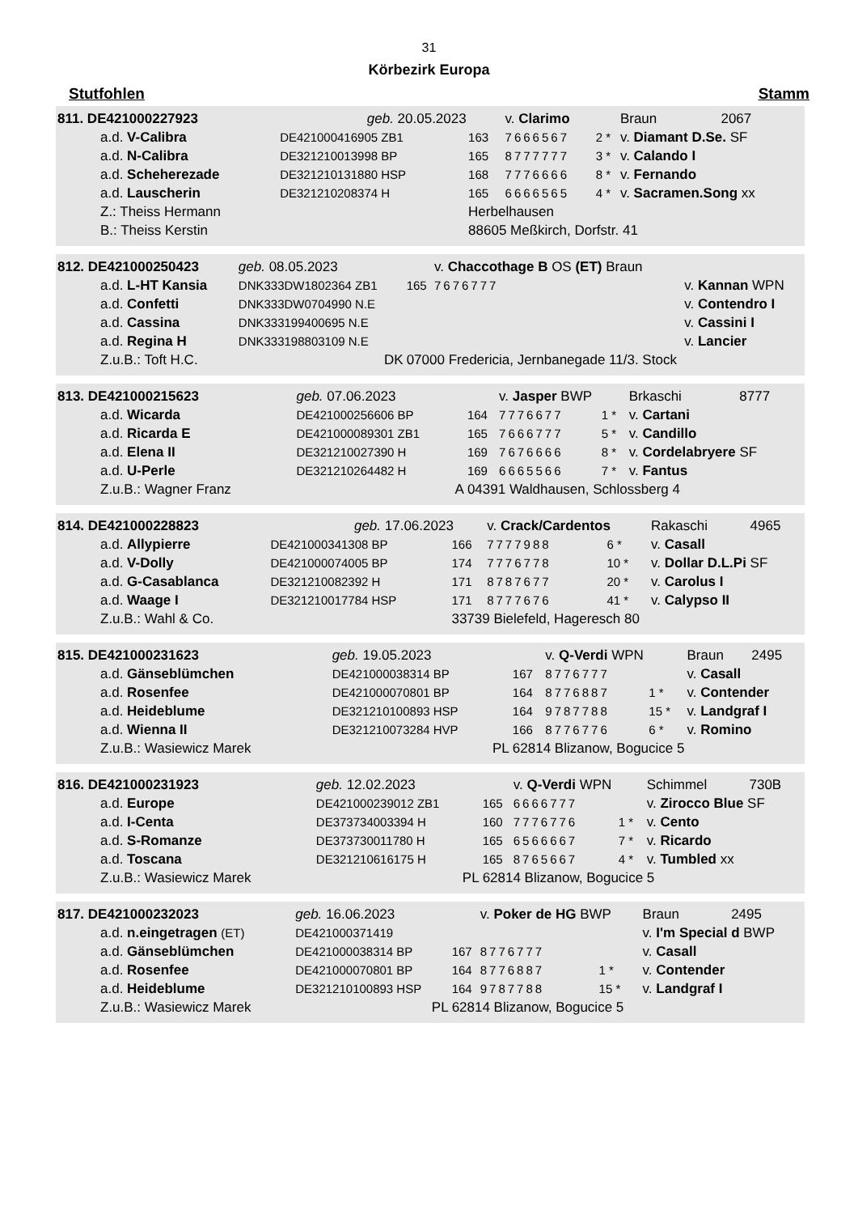31
Körbezirk Europa
Stutfohlen Stamm
| 811. DE421000227923 | | geb. 20.05.2023 | | v. Clarimo | | Braun | 2067 |
| a.d. V-Calibra | DE421000416905 ZB1 | | 163 | 7666567 | 2 * | v. Diamant D.Se. SF | |
| a.d. N-Calibra | DE321210013998 BP | | 165 | 8777777 | 3 * | v. Calando I | |
| a.d. Scheherezade | DE321210131880 HSP | | 168 | 7776666 | 8 * | v. Fernando | |
| a.d. Lauscherin | DE321210208374 H | | 165 | 6666565 | 4 * | v. Sacramen.Song xx | |
| Z.: Theiss Hermann | | | Herbelhausen | | | | |
| B.: Theiss Kerstin | | | 88605 Meßkirch, Dorfstr. 41 | | | | |
| 812. DE421000250423 | | geb. 08.05.2023 | | v. Chaccothage B OS (ET) Braun | | | |
| a.d. L-HT Kansia | DNK333DW1802364 ZB1 | | 165 | 7676777 | | v. Kannan WPN | |
| a.d. Confetti | DNK333DW0704990 N.E | | | | | v. Contendro I | |
| a.d. Cassina | DNK333199400695 N.E | | | | | v. Cassini I | |
| a.d. Regina H | DNK333198803109 N.E | | | | | v. Lancier | |
| Z.u.B.: Toft H.C. | | DK | 07000 Fredericia, Jernbanegade 11/3. Stock | | | | |
| 813. DE421000215623 | | geb. 07.06.2023 | | v. Jasper BWP | | Brkaschi | 8777 |
| a.d. Wicarda | DE421000256606 BP | | 164 | 7776677 | 1 * | v. Cartani | |
| a.d. Ricarda E | DE421000089301 ZB1 | | 165 | 7666777 | 5 * | v. Candillo | |
| a.d. Elena II | DE321210027390 H | | 169 | 7676666 | 8 * | v. Cordelabryere SF | |
| a.d. U-Perle | DE321210264482 H | | 169 | 6665566 | 7 * | v. Fantus | |
| Z.u.B.: Wagner Franz | | A | 04391 Waldhausen, Schlossberg 4 | | | | |
| 814. DE421000228823 | | geb. 17.06.2023 | | v. Crack/Cardentos | | Rakaschi | 4965 |
| a.d. Allypierre | DE421000341308 BP | | 166 | 7777988 | 6 * | v. Casall | |
| a.d. V-Dolly | DE421000074005 BP | | 174 | 7776778 | 10 * | v. Dollar D.L.Pi SF | |
| a.d. G-Casablanca | DE321210082392 H | | 171 | 8787677 | 20 * | v. Carolus I | |
| a.d. Waage I | DE321210017784 HSP | | 171 | 8777676 | 41 * | v. Calypso II | |
| Z.u.B.: Wahl & Co. | | | 33739 Bielefeld, Hageresch 80 | | | | |
| 815. DE421000231623 | | geb. 19.05.2023 | | v. Q-Verdi WPN | | Braun | 2495 |
| a.d. Gänseblümchen | DE421000038314 BP | | 167 | 8776777 | | v. Casall | |
| a.d. Rosenfee | DE421000070801 BP | | 164 | 8776887 | 1 * | v. Contender | |
| a.d. Heideblume | DE321210100893 HSP | | 164 | 9787788 | 15 * | v. Landgraf I | |
| a.d. Wienna II | DE321210073284 HVP | | 166 | 8776776 | 6 * | v. Romino | |
| Z.u.B.: Wasiewicz Marek | | PL | 62814 Blizanow, Bogucice 5 | | | | |
| 816. DE421000231923 | | geb. 12.02.2023 | | v. Q-Verdi WPN | | Schimmel | 730B |
| a.d. Europe | DE421000239012 ZB1 | | 165 | 6666777 | | v. Zirocco Blue SF | |
| a.d. I-Centa | DE373734003394 H | | 160 | 7776776 | 1 * | v. Cento | |
| a.d. S-Romanze | DE373730011780 H | | 165 | 6566667 | 7 * | v. Ricardo | |
| a.d. Toscana | DE321210616175 H | | 165 | 8765667 | 4 * | v. Tumbled xx | |
| Z.u.B.: Wasiewicz Marek | | PL | 62814 Blizanow, Bogucice 5 | | | | |
| 817. DE421000232023 | | geb. 16.06.2023 | | v. Poker de HG BWP | | Braun | 2495 |
| a.d. n.eingetragen (ET) | DE421000371419 | | | | | v. I'm Special d BWP | |
| a.d. Gänseblümchen | DE421000038314 BP | | 167 | 8776777 | | v. Casall | |
| a.d. Rosenfee | DE421000070801 BP | | 164 | 8776887 | 1 * | v. Contender | |
| a.d. Heideblume | DE321210100893 HSP | | 164 | 9787788 | 15 * | v. Landgraf I | |
| Z.u.B.: Wasiewicz Marek | | PL | 62814 Blizanow, Bogucice 5 | | | | |